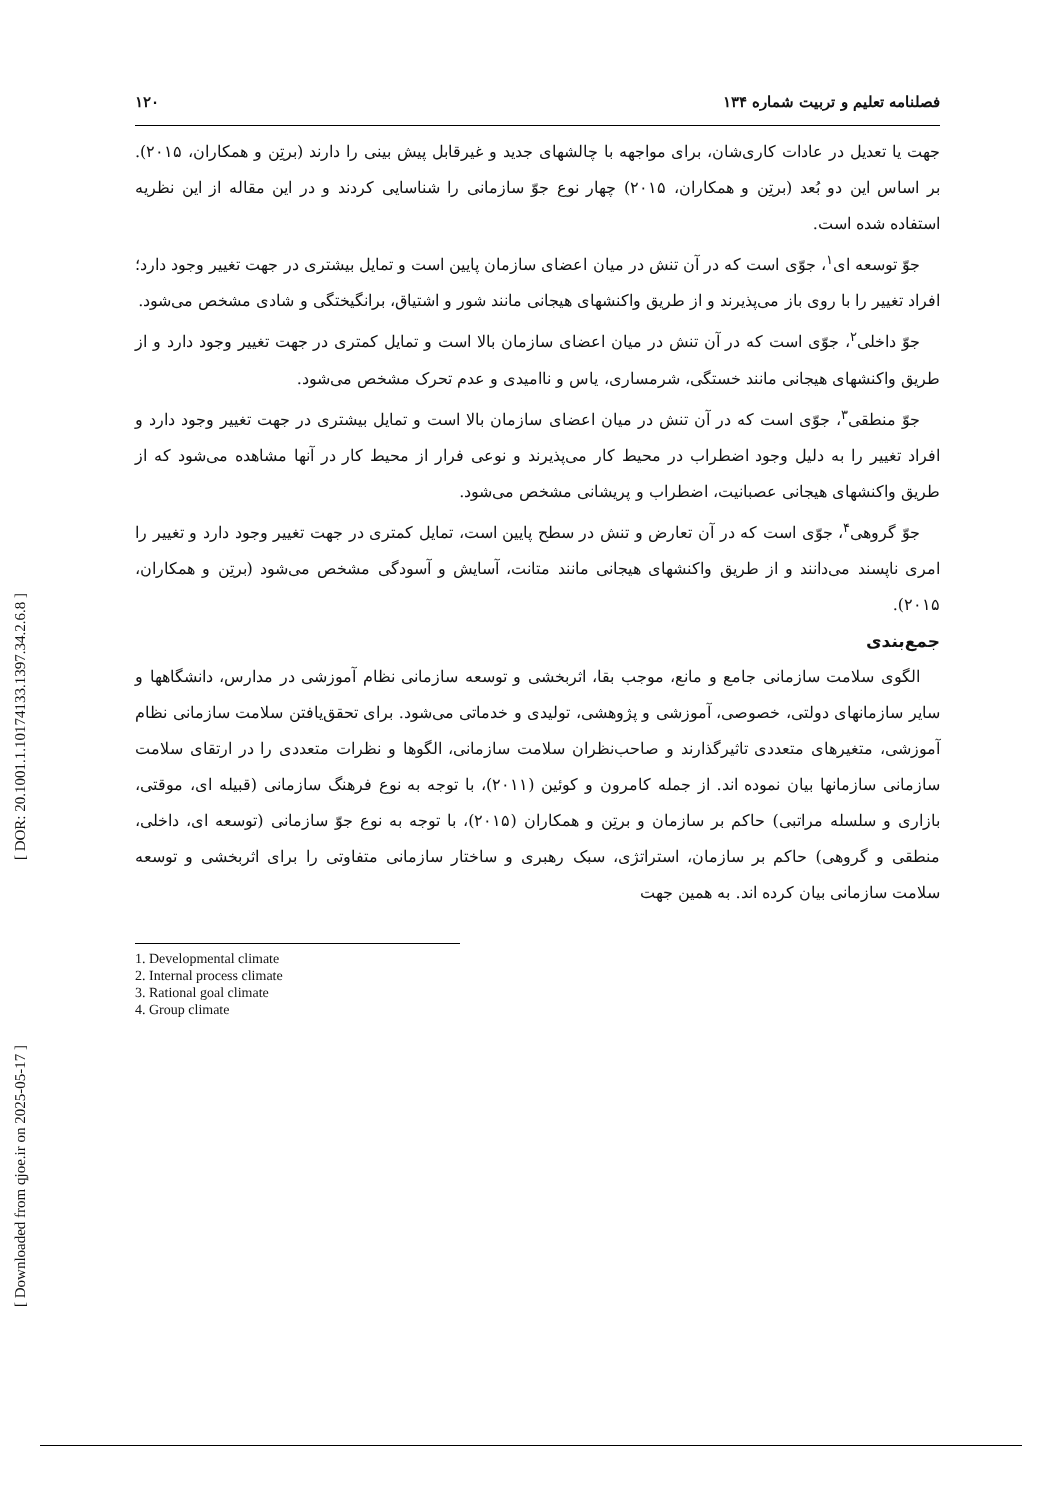[ DOR: 20.1001.1.10174133.1397.34.2.6.8 ]
[ Downloaded from qjoe.ir on 2025-05-17 ]
۱۲۰ فصلنامه تعلیم و تربیت شماره ۱۳۴
جهت یا تعدیل در عادات کاری‌شان، برای مواجهه با چالشهای جدید و غیرقابل پیش بینی را دارند (برتِن و همکاران، ۲۰۱۵). بر اساس این دو بُعد (برتِن و همکاران، ۲۰۱۵) چهار نوع جوّ سازمانی را شناسایی کردند و در این مقاله از این نظریه استفاده شده است.
جوّ توسعه ای<sup>۱</sup>، جوّی است که در آن تنش در میان اعضای سازمان پایین است و تمایل بیشتری در جهت تغییر وجود دارد؛ افراد تغییر را با روی باز می‌پذیرند و از طریق واکنشهای هیجانی مانند شور و اشتیاق، برانگیختگی و شادی مشخص می‌شود.
جوّ داخلی<sup>۲</sup>، جوّی است که در آن تنش در میان اعضای سازمان بالا است و تمایل کمتری در جهت تغییر وجود دارد و از طریق واکنشهای هیجانی مانند خستگی، شرمساری، یاس و ناامیدی و عدم تحرک مشخص می‌شود.
جوّ منطقی<sup>۳</sup>، جوّی است که در آن تنش در میان اعضای سازمان بالا است و تمایل بیشتری در جهت تغییر وجود دارد و افراد تغییر را به دلیل وجود اضطراب در محیط کار می‌پذیرند و نوعی فرار از محیط کار در آنها مشاهده می‌شود که از طریق واکنشهای هیجانی عصبانیت، اضطراب و پریشانی مشخص می‌شود.
جوّ گروهی<sup>۴</sup>، جوّی است که در آن تعارض و تنش در سطح پایین است، تمایل کمتری در جهت تغییر وجود دارد و تغییر را امری ناپسند می‌دانند و از طریق واکنشهای هیجانی مانند متانت، آسایش و آسودگی مشخص می‌شود (برتِن و همکاران، ۲۰۱۵).
جمع‌بندی
الگوی سلامت سازمانی جامع و مانع، موجب بقا، اثربخشی و توسعه سازمانی نظام آموزشی در مدارس، دانشگاهها و سایر سازمانهای دولتی، خصوصی، آموزشی و پژوهشی، تولیدی و خدماتی می‌شود. برای تحقق‌یافتن سلامت سازمانی نظام آموزشی، متغیرهای متعددی تاثیرگذارند و صاحب‌نظران سلامت سازمانی، الگوها و نظرات متعددی را در ارتقای سلامت سازمانی سازمانها بیان نموده اند. از جمله کامرون و کوئین (۲۰۱۱)، با توجه به نوع فرهنگ سازمانی (قبیله ای، موقتی، بازاری و سلسله مراتبی) حاکم بر سازمان و برتِن و همکاران (۲۰۱۵)، با توجه به نوع جوّ سازمانی (توسعه ای، داخلی، منطقی و گروهی) حاکم بر سازمان، استراتژی، سبک رهبری و ساختار سازمانی متفاوتی را برای اثربخشی و توسعه سلامت سازمانی بیان کرده اند. به همین جهت
1. Developmental climate
2. Internal process climate
3. Rational goal climate
4. Group climate